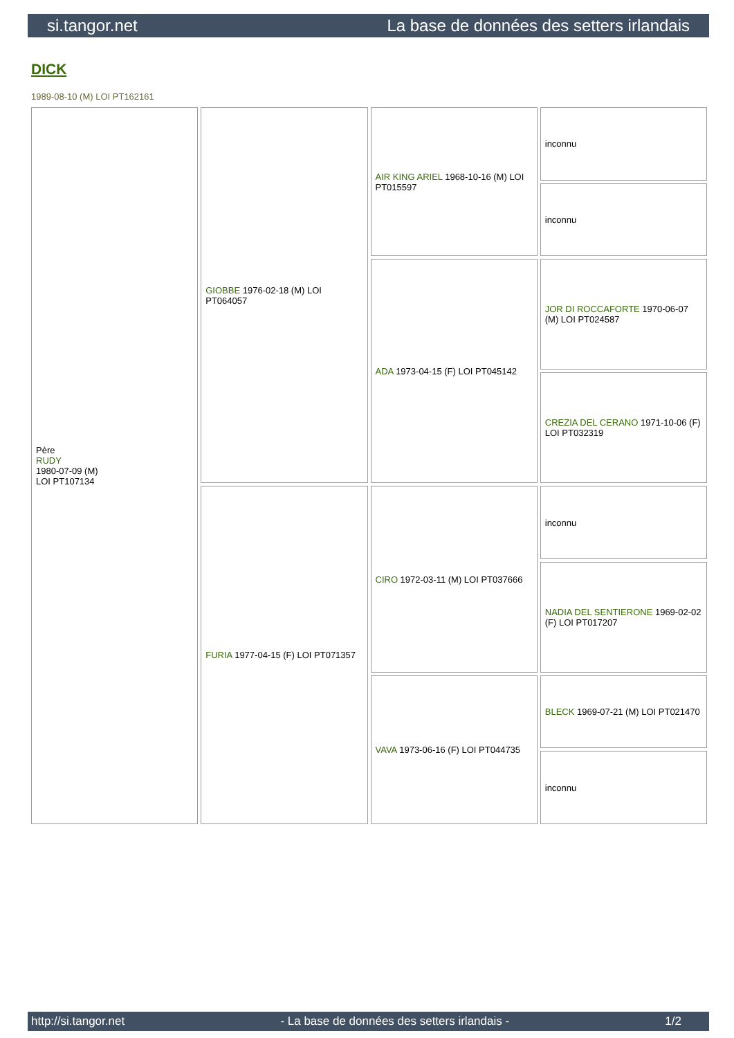si.tangor.net La base de données des setters irlandais
DICK
1989-08-10 (M) LOI PT162161
| Père RUDY 1980-07-09 (M) LOI PT107134 | GIOBBE 1976-02-18 (M) LOI PT064057 | AIR KING ARIEL 1968-10-16 (M) LOI PT015597 | inconnu |
| | | | inconnu |
| | | ADA 1973-04-15 (F) LOI PT045142 | JOR DI ROCCAFORTE 1970-06-07 (M) LOI PT024587 |
| | | | CREZIA DEL CERANO 1971-10-06 (F) LOI PT032319 |
| | FURIA 1977-04-15 (F) LOI PT071357 | CIRO 1972-03-11 (M) LOI PT037666 | inconnu |
| | | | NADIA DEL SENTIERONE 1969-02-02 (F) LOI PT017207 |
| | | VAVA 1973-06-16 (F) LOI PT044735 | BLECK 1969-07-21 (M) LOI PT021470 |
| | | | inconnu |
http://si.tangor.net - La base de données des setters irlandais - 1/2